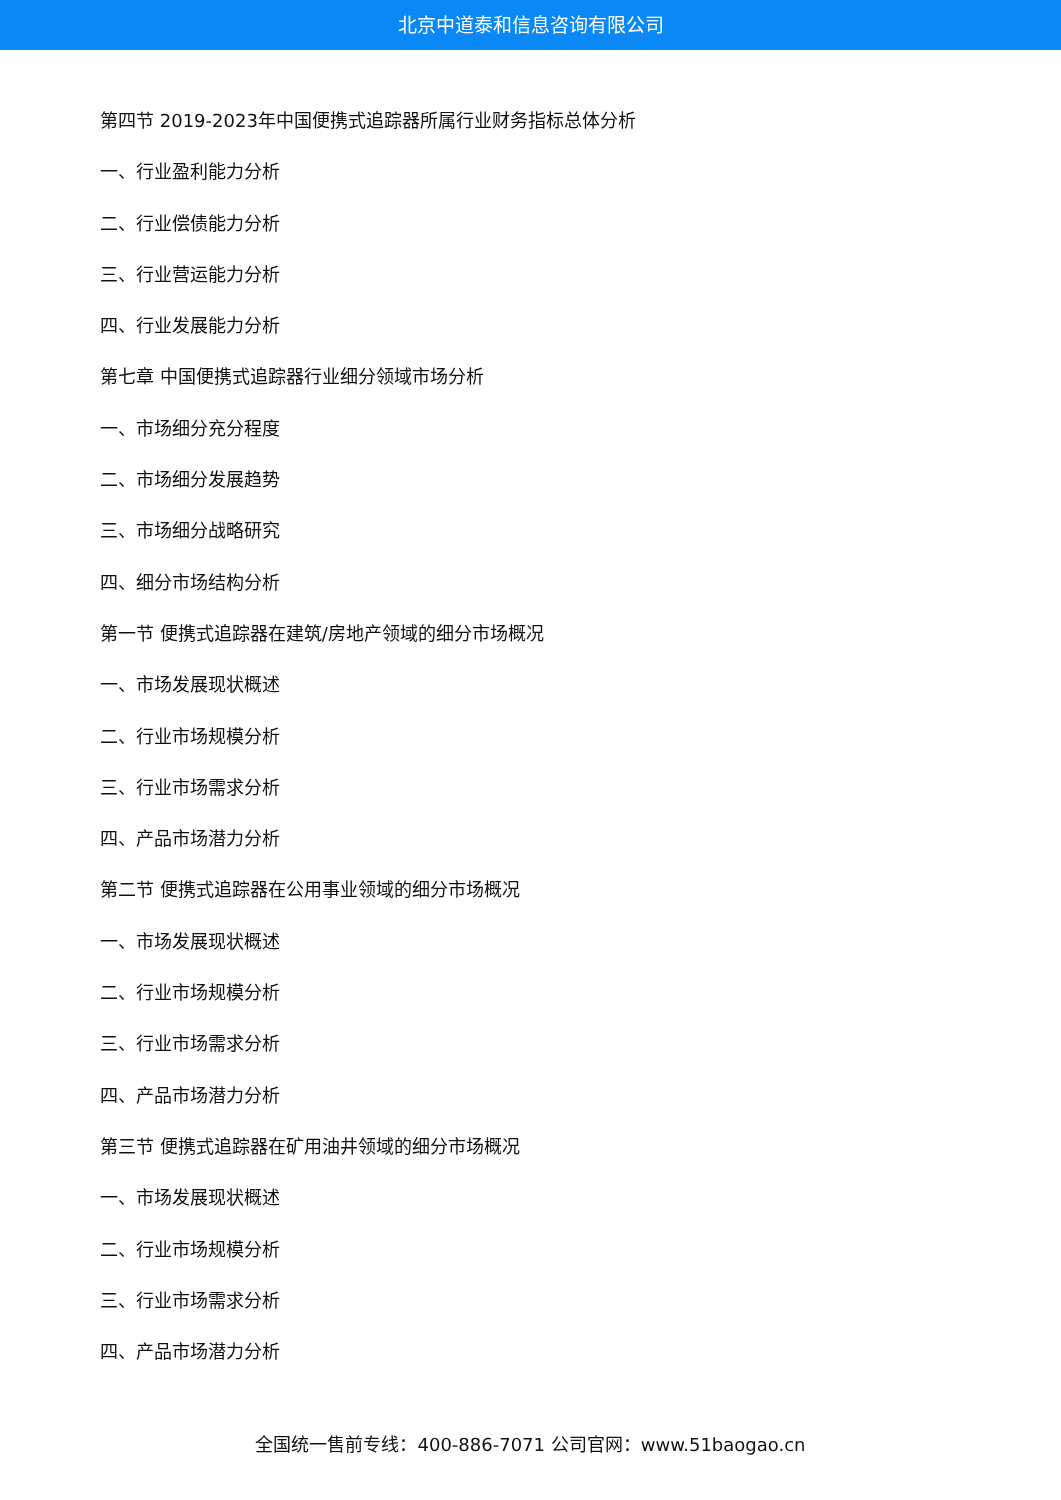北京中道泰和信息咨询有限公司
第四节 2019-2023年中国便携式追踪器所属行业财务指标总体分析
一、行业盈利能力分析
二、行业偿债能力分析
三、行业营运能力分析
四、行业发展能力分析
第七章 中国便携式追踪器行业细分领域市场分析
一、市场细分充分程度
二、市场细分发展趋势
三、市场细分战略研究
四、细分市场结构分析
第一节 便携式追踪器在建筑/房地产领域的细分市场概况
一、市场发展现状概述
二、行业市场规模分析
三、行业市场需求分析
四、产品市场潜力分析
第二节 便携式追踪器在公用事业领域的细分市场概况
一、市场发展现状概述
二、行业市场规模分析
三、行业市场需求分析
四、产品市场潜力分析
第三节 便携式追踪器在矿用油井领域的细分市场概况
一、市场发展现状概述
二、行业市场规模分析
三、行业市场需求分析
四、产品市场潜力分析
全国统一售前专线：400-886-7071 公司官网：www.51baogao.cn